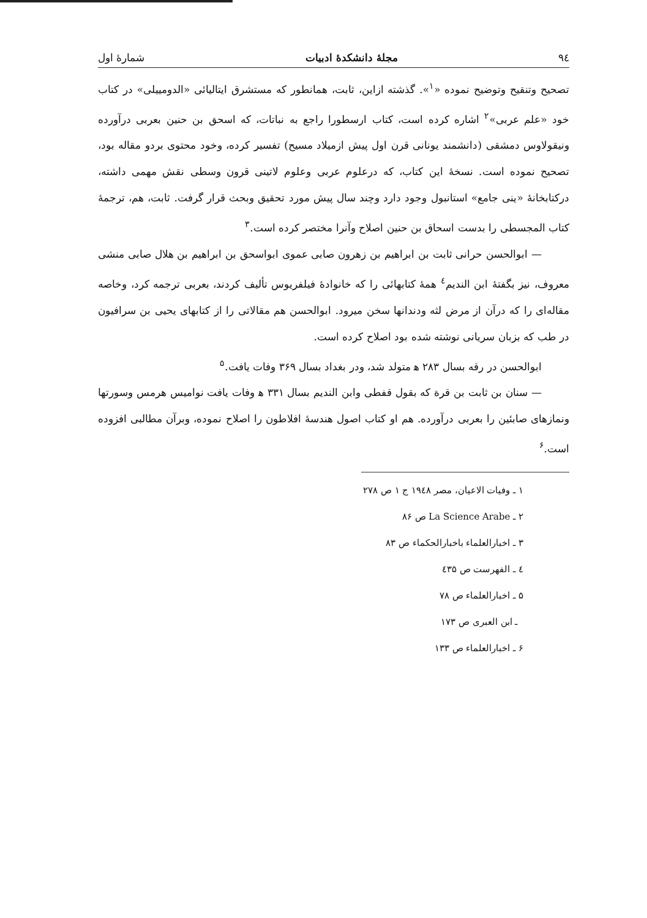۹٤ مجلهٔ دانشکدهٔ ادبیات شمارهٔ اول
تصحیح وتنقیح وتوضیح نموده «<sup>۱</sup>». گذشته ازاین، ثابت، همانطور که مستشرق ایتالیائی «الدومییلی» در کتاب خود «علم عربی»<sup>۲</sup> اشاره کرده است، کتاب ارسطورا راجع به نباتات، که اسحق بن حنین بعربی درآورده ونیقولاوس دمشقی (دانشمند یونانی قرن اول پیش ازمیلاد مسیح) تفسیر کرده، وخود محتوی بردو مقاله بود، تصحیح نموده است. نسخهٔ این کتاب، که درعلوم عربی وعلوم لاتینی قرون وسطی نقش مهمی داشته، درکتابخانهٔ «ینی جامع» استانبول وجود دارد وچند سال پیش مورد تحقیق وبحث قرار گرفت. ثابت، هم، ترجمهٔ کتاب المجسطی را بدست اسحاق بن حنین اصلاح وآنرا مختصر کرده است.<sup>۳</sup>
— ابوالحسن حرانی ثابت بن ابراهیم بن زهرون صابی عموی ابواسحق بن ابراهیم بن هلال صابی منشی معروف، نیز بگفتهٔ ابن الندیم<sup>٤</sup> همهٔ کتابهائی را که خانوادهٔ فیلفریوس تألیف کردند، بعربی ترجمه کرد، وخاصه مقاله‌ای را که درآن از مرض لثه ودندانها سخن میرود. ابوالحسن هم مقالاتی را از کتابهای یحیی بن سرافیون در طب که بزبان سریانی نوشته شده بود اصلاح کرده است.
ابوالحسن در رقه بسال ۲۸۳ ﻫ متولد شد، ودر بغداد بسال ۳۶۹ وفات یافت.<sup>۵</sup>
— سنان بن ثابت بن قرة که بقول قفطی وابن الندیم بسال ۳۳۱ ﻫ وفات یافت نوامیس هرمس وسورتها ونمازهای صابئین را بعربی درآورده. هم او کتاب اصول هندسهٔ افلاطون را اصلاح نموده، وبرآن مطالبی افزوده است.<sup>۶</sup>
۱ ـ وفیات الاعیان، مصر ۱۹٤۸ ج ۱ ص ۲۷۸
۲ ـ La Science Arabe ص ۸۶
۳ ـ اخبارالعلماء باخبارالحکماء ص ۸۳
٤ ـ الفهرست ص ٤۳۵
۵ ـ اخبارالعلماء ص ۷۸
ـ ابن العبری ص ۱۷۳
۶ ـ اخبارالعلماء ص ۱۳۳